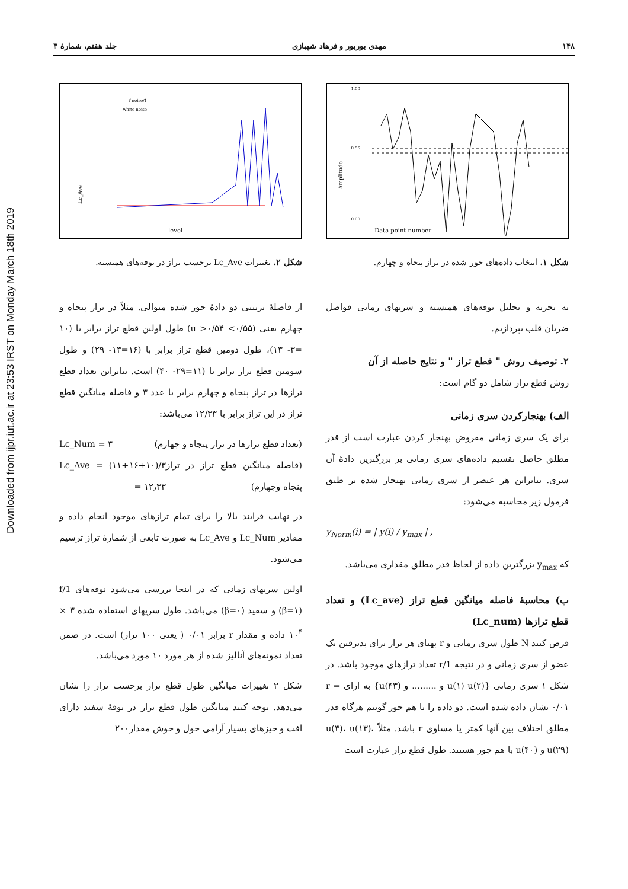Downloaded from ijpr.iut.ac.ir at 23:53 IRST on Monday March 18th 2019
۱۴۸ مهدی بوربور و فرهاد شهبازی جلد هفتم، شمارهٔ ۳
Amplitude
Data point number
1.00
0.55
0.00
شکل ۱. انتخاب داده‌های جور شده در تراز پنجاه و چهارم.
به تجزیه و تحلیل نوفه‌های همبسته و سریهای زمانی فواصل ضربان قلب بپردازیم.
۲. توصیف روش " قطع تراز " و نتایج حاصله از آن
روش قطع تراز شامل دو گام است:
الف) بهنجارکردن سری زمانی
برای یک سری زمانی مفروض بهنجار کردن عبارت است از قدر مطلق حاصل تقسیم داده‌های سری زمانی بر بزرگترین دادهٔ آن سری. بنابراین هر عنصر از سری زمانی بهنجار شده بر طبق فرمول زیر محاسبه می‌شود:
y<sub>Norm</sub>(i) = | y(i) / y<sub>max</sub> | ,
که y<sub>max</sub> بزرگترین داده از لحاظ قدر مطلق مقداری می‌باشد.
ب) محاسبهٔ فاصله میانگین قطع تراز (Lc_ave) و تعداد قطع ترازها (Lc_num)
فرض کنید N طول سری زمانی و r پهنای هر تراز برای پذیرفتن یک عضو از سری زمانی و در نتیجه 1/r تعداد ترازهای موجود باشد. در شکل ۱ سری زمانی {u(۱) u(۲) و ......... و u(۴۳)} به ازای r = ۰/۰۱ نشان داده شده است. دو داده را با هم جور گوییم هرگاه قدر مطلق اختلاف بین آنها کمتر یا مساوی r باشد. مثلاً u(۳)، u(۱۳)، u(۲۹) و u(۴۰) با هم جور هستند. طول قطع تراز عبارت است
Lc_Ave
level
1/f noise
white noise
شکل ۲. تغییرات Lc_Ave برحسب تراز در نوفه‌های همبسته.
از فاصلهٔ ترتیبی دو دادهٔ جور شده متوالی. مثلاً در تراز پنجاه و چهارم یعنی (۰/۵۵> u >۰/۵۴) طول اولین قطع تراز برابر با (۱۰ =۳- ۱۳)، طول دومین قطع تراز برابر با (۱۶=۱۳- ۲۹) و طول سومین قطع تراز برابر با (۱۱=۲۹- ۴۰) است. بنابراین تعداد قطع ترازها در تراز پنجاه و چهارم برابر با عدد ۳ و فاصله میانگین قطع تراز در این تراز برابر با ۱۲/۳۳ می‌باشد:
(تعداد قطع ترازها در تراز پنجاه و چهارم) Lc_Num = ۳
(فاصله میانگین قطع تراز در تراز پنجاه وچهارم) Lc_Ave = (۱۱+۱۶+۱۰)/۳ = ۱۲٫۳۳
در نهایت فرایند بالا را برای تمام ترازهای موجود انجام داده و مقادیر Lc_Num و Lc_Ave به صورت تابعی از شمارهٔ تراز ترسیم می‌شود.
اولین سریهای زمانی که در اینجا بررسی می‌شود نوفه‌های 1/f (β=۱) و سفید (β=۰) می‌باشد. طول سریهای استفاده شده ۳ × ۱۰<sup>۴</sup> داده و مقدار r برابر ۰/۰۱ ( یعنی ۱۰۰ تراز) است. در ضمن تعداد نمونه‌های آنالیز شده از هر مورد ۱۰ مورد می‌باشد.
شکل ۲ تغییرات میانگین طول قطع تراز برحسب تراز را نشان می‌دهد. توجه کنید میانگین طول قطع تراز در نوفهٔ سفید دارای افت و خیزهای بسیار آرامی حول و حوش مقدار۲۰۰